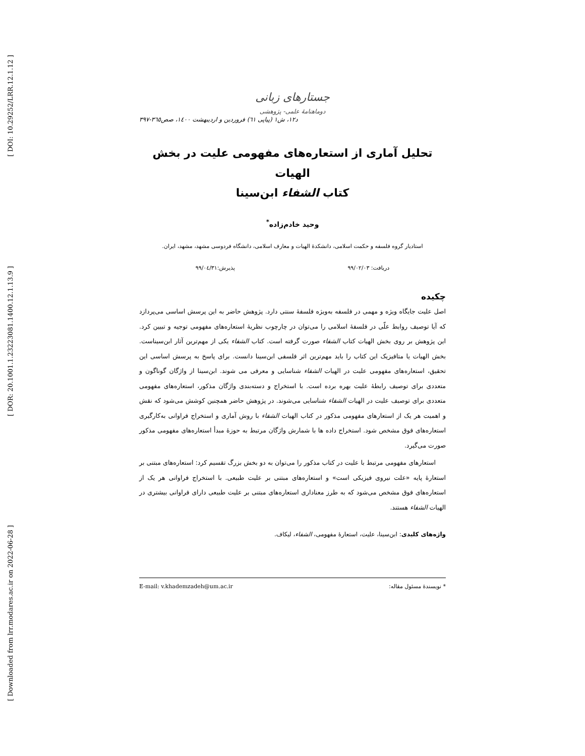[ DOI: 10.29252/LRR.12.1.12 ]
[ DOR: 20.1001.1.23223081.1400.12.1.13.9 ]
[ Downloaded from lrr.modares.ac.ir on 2022-06-28 ]
جستارهای زبانی
دوماهنامهٔ علمی- پژوهشی
د۱۲، ش۱ (پیاپی ٦۱) فروردین و اردیبهشت ۱٤۰۰، صص۳٦٥-۳۹۷
تحلیل آماری از استعاره‌های مفهومی علیت در بخش الهیات
کتاب الشفاء ابن‌سینا
وحید خادم‌زاده<sup>*</sup>
استادیار گروه فلسفه و حکمت اسلامی، دانشکدهٔ الهیات و معارف اسلامی، دانشگاه فردوسی مشهد، مشهد، ایران.
دریافت: ۹۹/۰۲/۰۳ پذیرش:۹۹/۰٤/۳۱
چکیده
اصل علیت جایگاه ویژه و مهمی در فلسفه به‌ویژه فلسفهٔ سنتی دارد. پژوهش حاضر به این پرسش اساسی می‌پردازد که آیا توصیف روابط علّی در فلسفهٔ اسلامی را می‌توان در چارچوب نظریهٔ استعاره‌های مفهومی توجیه و تبیین کرد. این پژوهش بر روی بخش الهیات کتاب الشفاء صورت گرفته است. کتاب الشفاء یکی از مهم‌ترین آثار ابن‌سیناست. بخش الهیات یا متافیزیک این کتاب را باید مهم‌ترین اثر فلسفی ابن‌سینا دانست. برای پاسخ به پرسش اساسی این تحقیق، استعاره‌های مفهومی علیت در الهیات الشفاء شناسایی و معرفی می شوند. ابن‌سینا از واژگان گوناگون و متعددی برای توصیف رابطهٔ علیت بهره برده است. با استخراج و دسته‌بندی واژگان مذکور، استعاره‌های مفهومی متعددی برای توصیف علیت در الهیات الشفاء شناسایی می‌شوند. در پژوهش حاضر همچنین کوشش می‌شود که نقش و اهمیت هر یک از استعارهای مفهومی مذکور در کتاب الهیات الشفاء با روش آماری و استخراج فراوانی به‌کارگیری استعاره‌های فوق مشخص شود. استخراج داده ها با شمارش واژگان مرتبط به حوزهٔ مبدأ استعاره‌های مفهومی مذکور صورت می‌گیرد.
استعارهای مفهومی مرتبط با علیت در کتاب مذکور را می‌توان به دو بخش بزرگ تقسیم کرد: استعاره‌های مبتنی بر استعارهٔ پایه «علت نیروی فیزیکی است» و استعاره‌های مبتنی بر علیت طبیعی. با استخراج فراوانی هر یک از استعاره‌های فوق مشخص می‌شود که به طرز معناداری استعاره‌های مبتنی بر علیت طبیعی دارای فراوانی بیشتری در الهیات الشفاء هستند.
واژه‌های کلیدی: ابن‌سینا، علیت، استعارهٔ مفهومی، الشفاء، لیکاف.
* نویسندهٔ مسئول مقاله: E-mail: v.khademzadeh@um.ac.ir